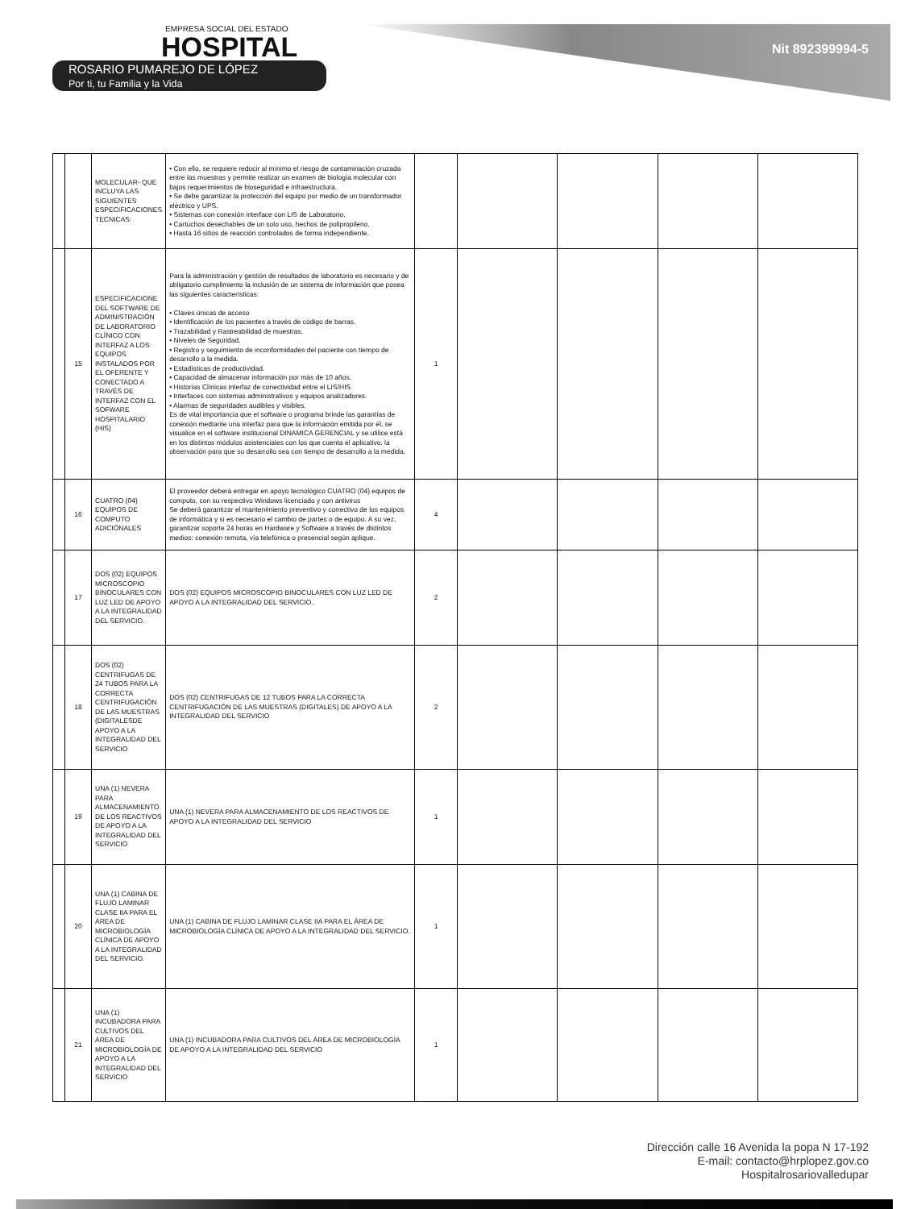EMPRESA SOCIAL DEL ESTADO
HOSPITAL
ROSARIO PUMAREJO DE LÓPEZ
Por ti, tu Familia y la Vida
Nit 892399994-5
| | | MOLECULAR- QUE INCLUYA LAS SIGUIENTES ESPECIFICACIONES TECNICAS: | • Con ello, se requiere reducir al mínimo el riesgo de contaminación cruzada entre las muestras y permite realizar un examen de biología molecular con bajos requerimientos de bioseguridad e infraestructura. • Se debe garantizar la protección del equipo por medio de un transformador eléctrico y UPS. • Sistemas con conexión interface con LIS de Laboratorio. • Cartuchos desechables de un solo uso, hechos de polipropileno. • Hasta 16 sitios de reacción controlados de forma independiente. | | | | | |
| | 15 | ESPECIFICACIONE DEL SOFTWARE DE ADMINISTRACIÓN DE LABORATORIO CLÍNICO CON INTERFAZ A LOS EQUIPOS INSTALADOS POR EL OFERENTE Y CONECTADO A TRAVÉS DE INTERFAZ CON EL SOFWARE HOSPITALARIO (HIS) | Para la administración y gestión de resultados de laboratorio es necesario y de obligatorio cumplimiento la inclusión de un sistema de información que posea las siguientes características: • Claves únicas de acceso • Identificación de los pacientes a través de código de barras. • Trazabilidad y Rastreabilidad de muestras. • Niveles de Seguridad. • Registro y seguimiento de inconformidades del paciente con tiempo de desarrollo a la medida. • Estadísticas de productividad. • Capacidad de almacenar información por más de 10 años. • Historias Clínicas interfaz de conectividad entre el LIS/HIS • Interfaces con sistemas administrativos y equipos analizadores. • Alarmas de seguridades audibles y visibles. Es de vital importancia que el software o programa brinde las garantías de conexión mediante una interfaz para que la información emitida por él, se visualice en el software institucional DINAMICA GERENCIAL y se utilice está en los distintos módulos asistenciales con los que cuenta el aplicativo. la observación para que su desarrollo sea con tiempo de desarrollo a la medida. | 1 | | | | |
| | 16 | CUATRO (04) EQUIPOS DE COMPUTO ADICIONALES | El proveedor deberá entregar en apoyo tecnológico CUATRO (04) equipos de computo, con su respectivo Windows licenciado y con antivirus Se deberá garantizar el mantenimiento preventivo y correctivo de los equipos de informática y si es necesario el cambio de partes o de equipo. A su vez, garantizar soporte 24 horas en Hardware y Software a través de distintos medios: conexión remota, vía telefónica o presencial según aplique. | 4 | | | | |
| | 17 | DOS (02) EQUIPOS MICROSCOPIO BINOCULARES CON LUZ LED DE APOYO A LA INTEGRALIDAD DEL SERVICIO. | DOS (02) EQUIPOS MICROSCOPIO BINOCULARES CON LUZ LED DE APOYO A LA INTEGRALIDAD DEL SERVICIO. | 2 | | | | |
| | 18 | DOS (02) CENTRIFUGAS DE 24 TUBOS PARA LA CORRECTA CENTRIFUGACIÓN DE LAS MUESTRAS (DIGITALESDE APOYO A LA INTEGRALIDAD DEL SERVICIO | DOS (02) CENTRIFUGAS DE 12 TUBOS PARA LA CORRECTA CENTRIFUGACIÓN DE LAS MUESTRAS (DIGITALES) DE APOYO A LA INTEGRALIDAD DEL SERVICIO | 2 | | | | |
| | 19 | UNA (1) NEVERA PARA ALMACENAMIENTO DE LOS REACTIVOS DE APOYO A LA INTEGRALIDAD DEL SERVICIO | UNA (1) NEVERA PARA ALMACENAMIENTO DE LOS REACTIVOS DE APOYO A LA INTEGRALIDAD DEL SERVICIO | 1 | | | | |
| | 20 | UNA (1) CABINA DE FLUJO LAMINAR CLASE IIA PARA EL ÁREA DE MICROBIOLOGÍA CLÍNICA DE APOYO A LA INTEGRALIDAD DEL SERVICIO. | UNA (1) CABINA DE FLUJO LAMINAR CLASE IIA PARA EL ÁREA DE MICROBIOLOGÍA CLÍNICA DE APOYO A LA INTEGRALIDAD DEL SERVICIO. | 1 | | | | |
| | 21 | UNA (1) INCUBADORA PARA CULTIVOS DEL ÁREA DE MICROBIOLOGÍA DE APOYO A LA INTEGRALIDAD DEL SERVICIO | UNA (1) INCUBADORA PARA CULTIVOS DEL ÁREA DE MICROBIOLOGÍA DE APOYO A LA INTEGRALIDAD DEL SERVICIO | 1 | | | | |
Dirección calle 16 Avenida la popa N 17-192
E-mail: contacto@hrplopez.gov.co
Hospitalrosariovalledupar